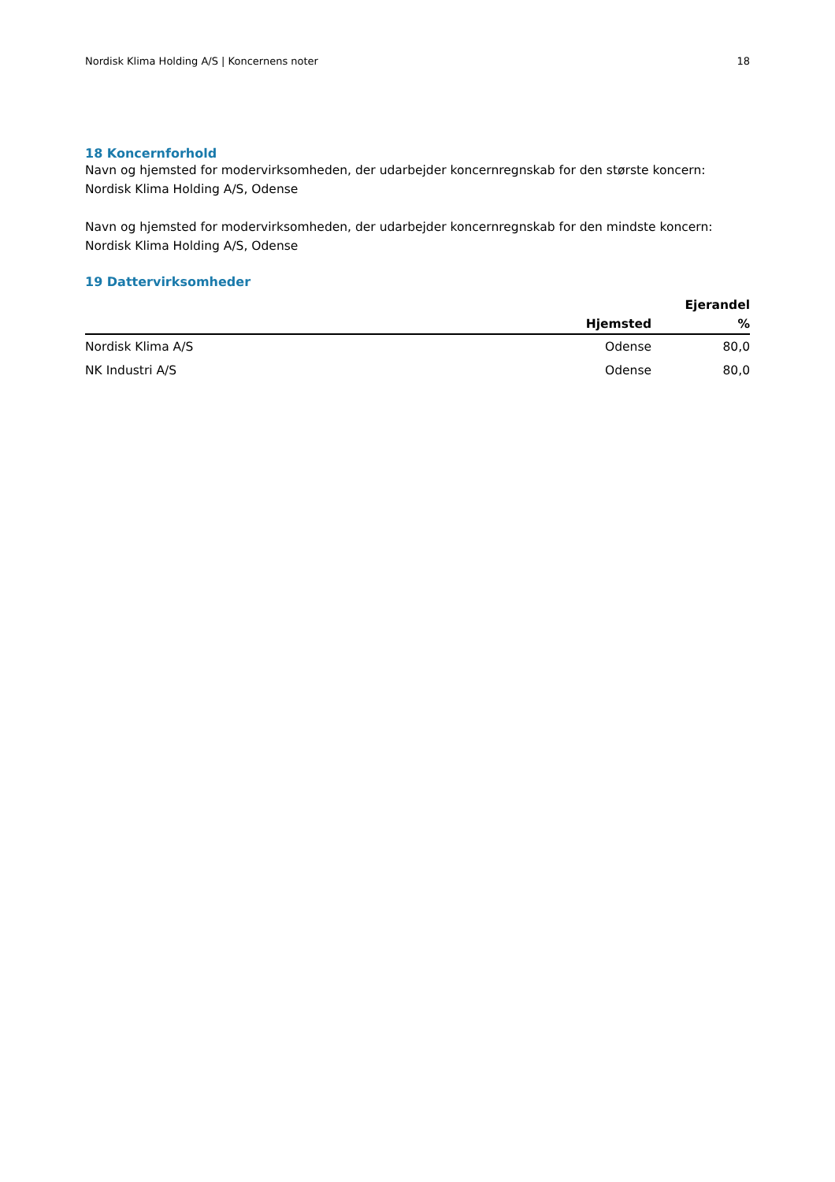Nordisk Klima Holding A/S | Koncernens noter 18
18 Koncernforhold
Navn og hjemsted for modervirksomheden, der udarbejder koncernregnskab for den største koncern:
Nordisk Klima Holding A/S, Odense
Navn og hjemsted for modervirksomheden, der udarbejder koncernregnskab for den mindste koncern:
Nordisk Klima Holding A/S, Odense
19 Dattervirksomheder
| | Hjemsted | Ejerandel % |
| --- | --- | --- |
| Nordisk Klima A/S | Odense | 80,0 |
| NK Industri A/S | Odense | 80,0 |